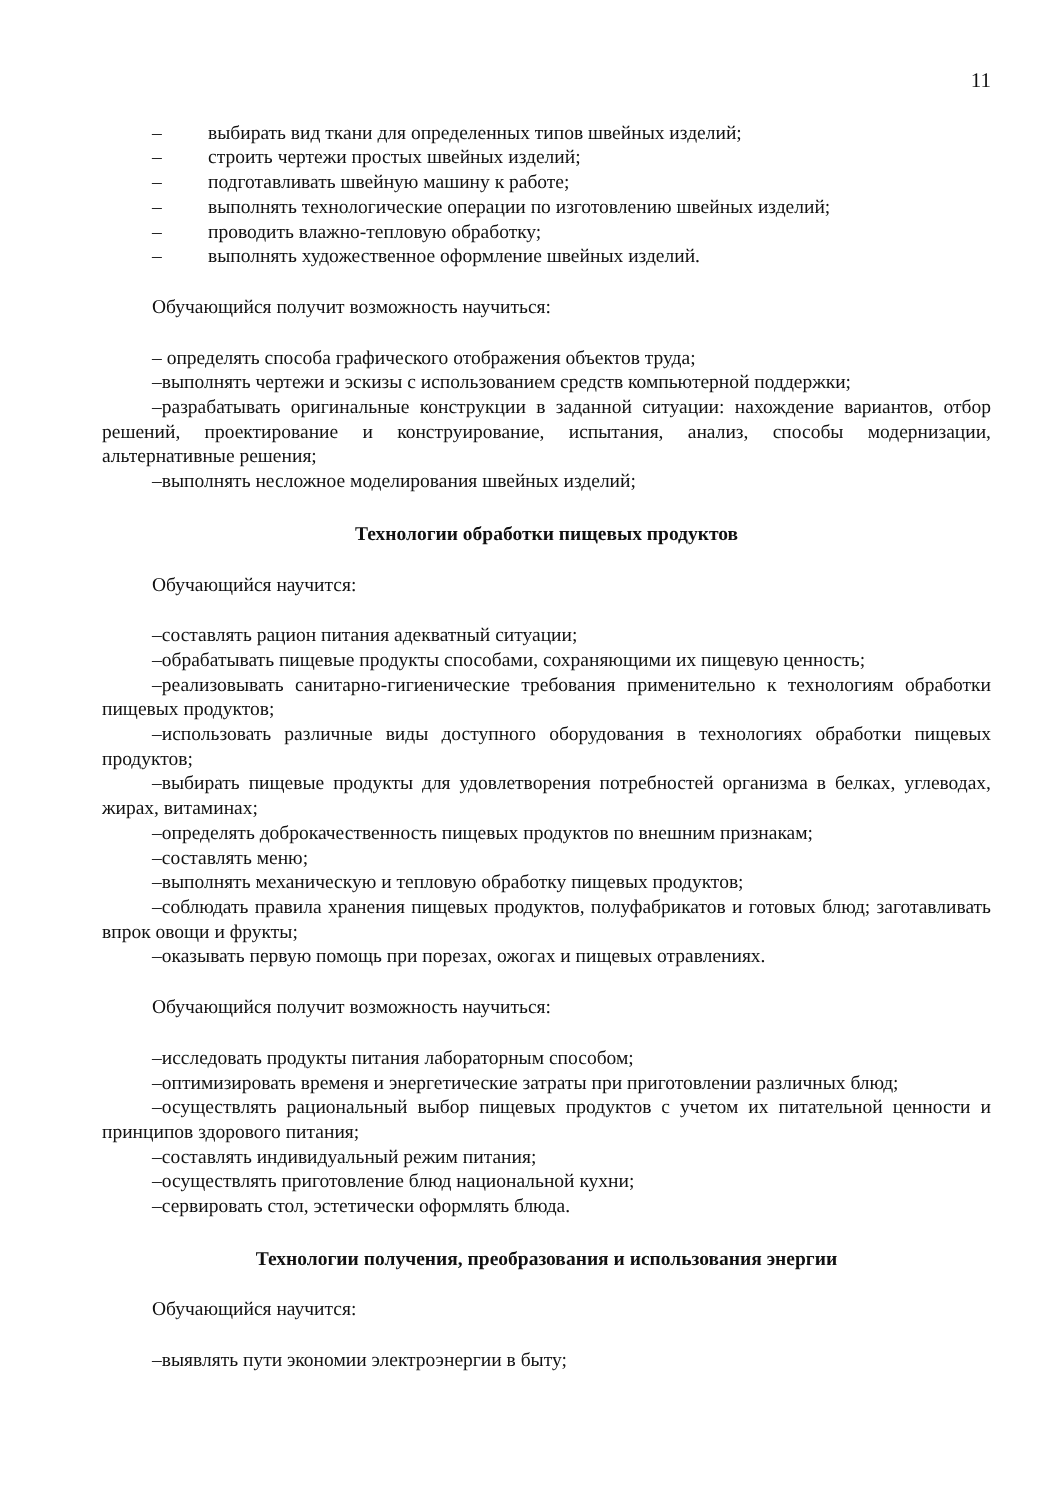11
– выбирать вид ткани для определенных типов швейных изделий;
– строить чертежи простых швейных изделий;
– подготавливать швейную машину к работе;
– выполнять технологические операции по изготовлению швейных изделий;
– проводить влажно-тепловую обработку;
– выполнять художественное оформление швейных изделий.
Обучающийся получит возможность научиться:
– определять способа графического отображения объектов труда;
–выполнять чертежи и эскизы с использованием средств компьютерной поддержки;
–разрабатывать оригинальные конструкции в заданной ситуации: нахождение вариантов, отбор решений, проектирование и конструирование, испытания, анализ, способы модернизации, альтернативные решения;
–выполнять несложное моделирования швейных изделий;
Технологии обработки пищевых продуктов
Обучающийся научится:
–составлять рацион питания адекватный ситуации;
–обрабатывать пищевые продукты способами, сохраняющими их пищевую ценность;
–реализовывать санитарно-гигиенические требования применительно к технологиям обработки пищевых продуктов;
–использовать различные виды доступного оборудования в технологиях обработки пищевых продуктов;
–выбирать пищевые продукты для удовлетворения потребностей организма в белках, углеводах, жирах, витаминах;
–определять доброкачественность пищевых продуктов по внешним признакам;
–составлять меню;
–выполнять механическую и тепловую обработку пищевых продуктов;
–соблюдать правила хранения пищевых продуктов, полуфабрикатов и готовых блюд; заготавливать впрок овощи и фрукты;
–оказывать первую помощь при порезах, ожогах и пищевых отравлениях.
Обучающийся получит возможность научиться:
–исследовать продукты питания лабораторным способом;
–оптимизировать временя и энергетические затраты при приготовлении различных блюд;
–осуществлять рациональный выбор пищевых продуктов с учетом их питательной ценности и принципов здорового питания;
–составлять индивидуальный режим питания;
–осуществлять приготовление блюд национальной кухни;
–сервировать стол, эстетически оформлять блюда.
Технологии получения, преобразования и использования энергии
Обучающийся научится:
–выявлять пути экономии электроэнергии в быту;